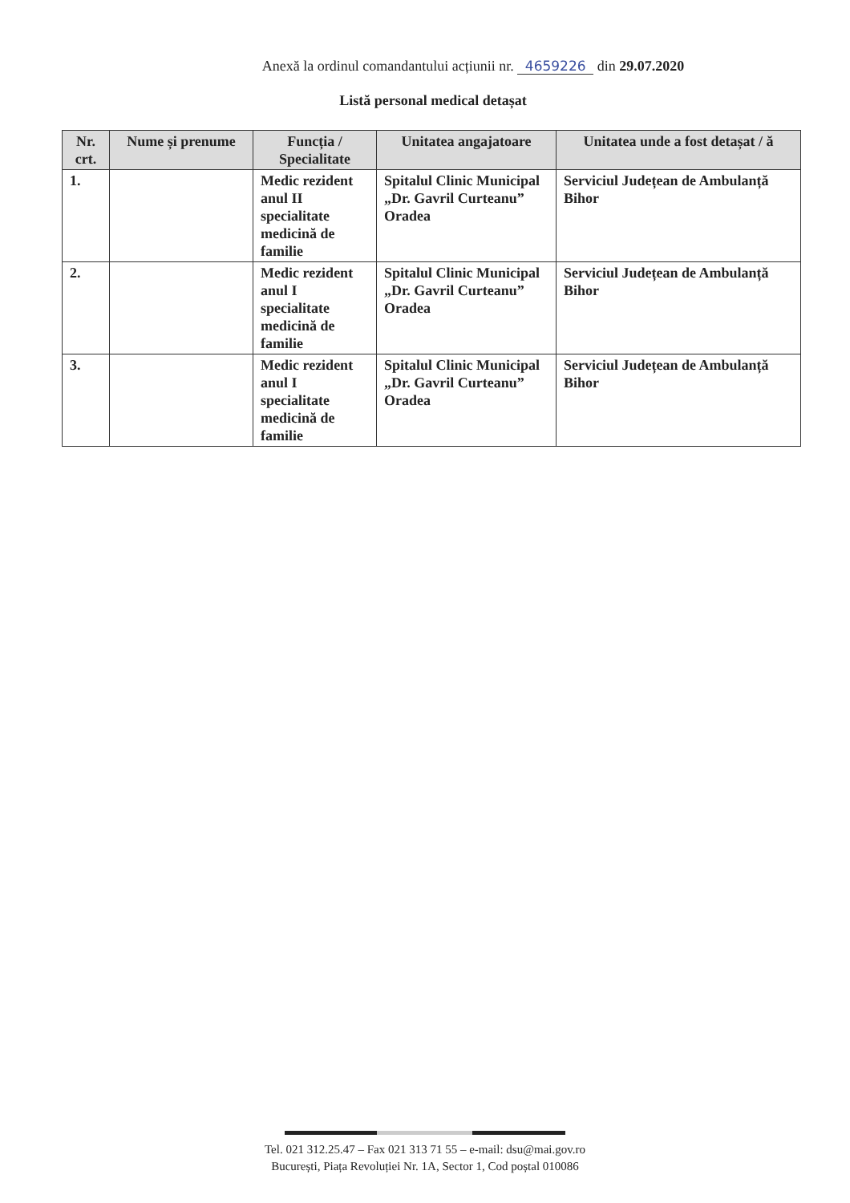Anexă la ordinul comandantului acțiunii nr. 4659226 din 29.07.2020
Listă personal medical detașat
| Nr. crt. | Nume și prenume | Funcția / Specialitate | Unitatea angajatoare | Unitatea unde a fost detașat / ă |
| --- | --- | --- | --- | --- |
| 1. | | Medic rezident anul II specialitate medicină de familie | Spitalul Clinic Municipal „Dr. Gavril Curteanu” Oradea | Serviciul Județean de Ambulanță Bihor |
| 2. | | Medic rezident anul I specialitate medicină de familie | Spitalul Clinic Municipal „Dr. Gavril Curteanu” Oradea | Serviciul Județean de Ambulanță Bihor |
| 3. | | Medic rezident anul I specialitate medicină de familie | Spitalul Clinic Municipal „Dr. Gavril Curteanu” Oradea | Serviciul Județean de Ambulanță Bihor |
Tel. 021 312.25.47 – Fax 021 313 71 55 – e-mail: dsu@mai.gov.ro
București, Piața Revoluției Nr. 1A, Sector 1, Cod poștal 010086